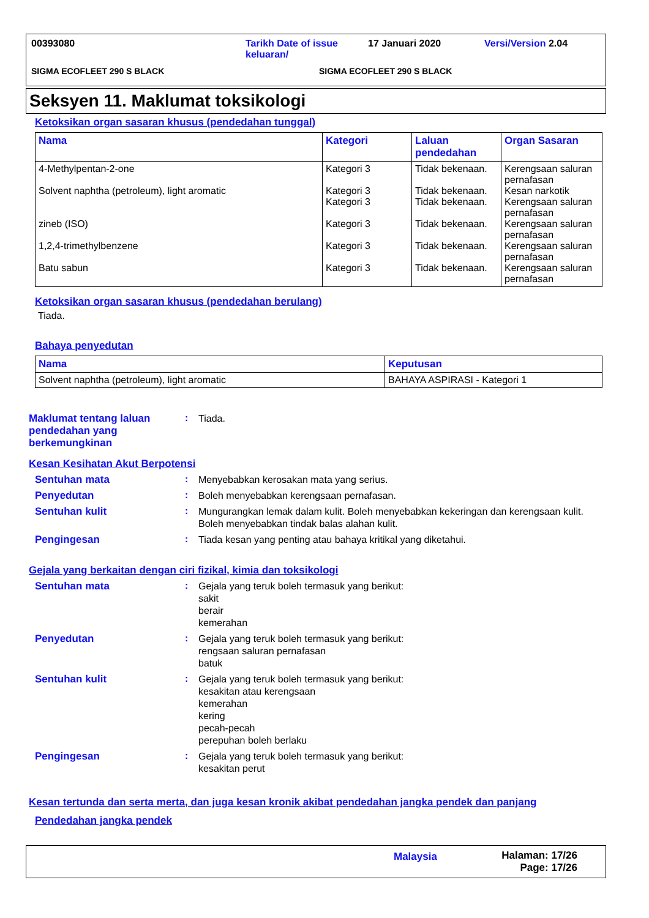00393080 Tarikh Date of issue keluaran/
17 Januari 2020 Versi/Version 2.04
SIGMA ECOFLEET 290 S BLACK SIGMA ECOFLEET 290 S BLACK
Seksyen 11. Maklumat toksikologi
Ketoksikan organ sasaran khusus (pendedahan tunggal)
| Nama | Kategori | Laluan pendedahan | Organ Sasaran |
| --- | --- | --- | --- |
| 4-Methylpentan-2-one Solvent naphtha (petroleum), light aromatic zineb (ISO) 1,2,4-trimethylbenzene Batu sabun | Kategori 3 Kategori 3 Kategori 3 Kategori 3 Kategori 3 Kategori 3 | Tidak bekenaan. Tidak bekenaan. Tidak bekenaan. Tidak bekenaan. Tidak bekenaan. Tidak bekenaan. | Kerengsaan saluran pernafasan Kesan narkotik Kerengsaan saluran pernafasan Kerengsaan saluran pernafasan Kerengsaan saluran pernafasan Kerengsaan saluran pernafasan |
Ketoksikan organ sasaran khusus (pendedahan berulang)
Tiada.
Bahaya penyedutan
| Nama | Keputusan |
| --- | --- |
| Solvent naphtha (petroleum), light aromatic | BAHAYA ASPIRASI - Kategori 1 |
Maklumat tentang laluan pendedahan yang berkemungkinan
:
Tiada.
Kesan Kesihatan Akut Berpotensi
Sentuhan mata :
Menyebabkan kerosakan mata yang serius.
Penyedutan :
Boleh menyebabkan kerengsaan pernafasan.
Sentuhan kulit :
Mungurangkan lemak dalam kulit. Boleh menyebabkan kekeringan dan kerengsaan kulit. Boleh menyebabkan tindak balas alahan kulit.
Pengingesan :
Tiada kesan yang penting atau bahaya kritikal yang diketahui.
Gejala yang berkaitan dengan ciri fizikal, kimia dan toksikologi
Sentuhan mata :
Gejala yang teruk boleh termasuk yang berikut:
sakit
berair
kemerahan
Penyedutan :
Gejala yang teruk boleh termasuk yang berikut:
rengsaan saluran pernafasan
batuk
Sentuhan kulit :
Gejala yang teruk boleh termasuk yang berikut:
kesakitan atau kerengsaan
kemerahan
kering
pecah-pecah
perepuhan boleh berlaku
Pengingesan :
Gejala yang teruk boleh termasuk yang berikut:
kesakitan perut
Kesan tertunda dan serta merta, dan juga kesan kronik akibat pendedahan jangka pendek dan panjang
Pendedahan jangka pendek
Malaysia Halaman: 17/26
Page: 17/26